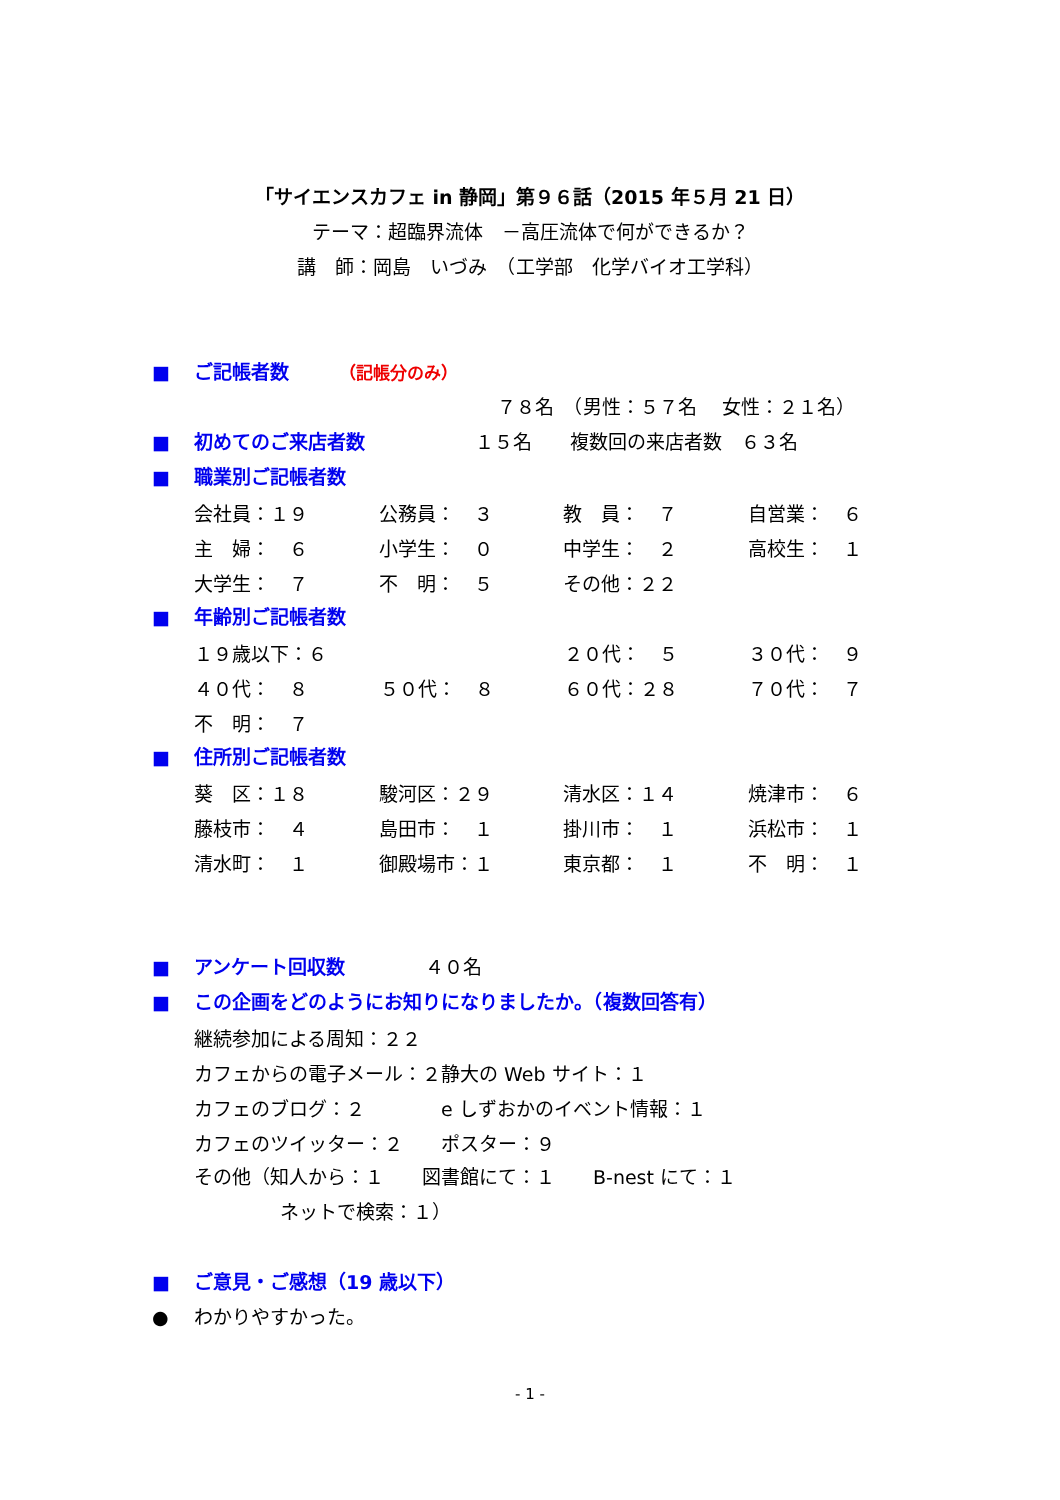「サイエンスカフェ in 静岡」第９６話（2015 年５月 21 日）
テーマ：超臨界流体　－高圧流体で何ができるか？
講　師：岡島　いづみ　（工学部　化学バイオ工学科）
■ ご記帳者数 （記帳分のみ）
７８名　（男性：５７名　 女性：２１名）
■ 初めてのご来店者数 １５名　　複数回の来店者数　６３名
■ 職業別ご記帳者数
| 会社員：１９ | 公務員： ３ | 教 員： ７ | 自営業： ６ |
| 主 婦： ６ | 小学生： ０ | 中学生： ２ | 高校生： １ |
| 大学生： ７ | 不 明： ５ | その他：２２ | |
■ 年齢別ご記帳者数
| １９歳以下：６ | | ２０代： ５ | ３０代： ９ |
| ４０代： ８ | ５０代： ８ | ６０代：２８ | ７０代： ７ |
| 不 明： ７ | | | |
■ 住所別ご記帳者数
| 葵 区：１８ | 駿河区：２９ | 清水区：１４ | 焼津市： ６ |
| 藤枝市： ４ | 島田市： １ | 掛川市： １ | 浜松市： １ |
| 清水町： １ | 御殿場市：１ | 東京都： １ | 不 明： １ |
■ アンケート回収数 ４０名
■ この企画をどのようにお知りになりましたか。（複数回答有）
| 継続参加による周知：２２ | |
| カフェからの電子メール：２ | 静大の Web サイト：１ |
| カフェのブログ：２ | e しずおかのイベント情報：１ |
| カフェのツイッター：２ | ポスター：９ |
その他（知人から：１　　図書館にて：１　　B-nest にて：１
ネットで検索：１）
■ ご意見・ご感想（19 歳以下）
●　 わかりやすかった。
- 1 -